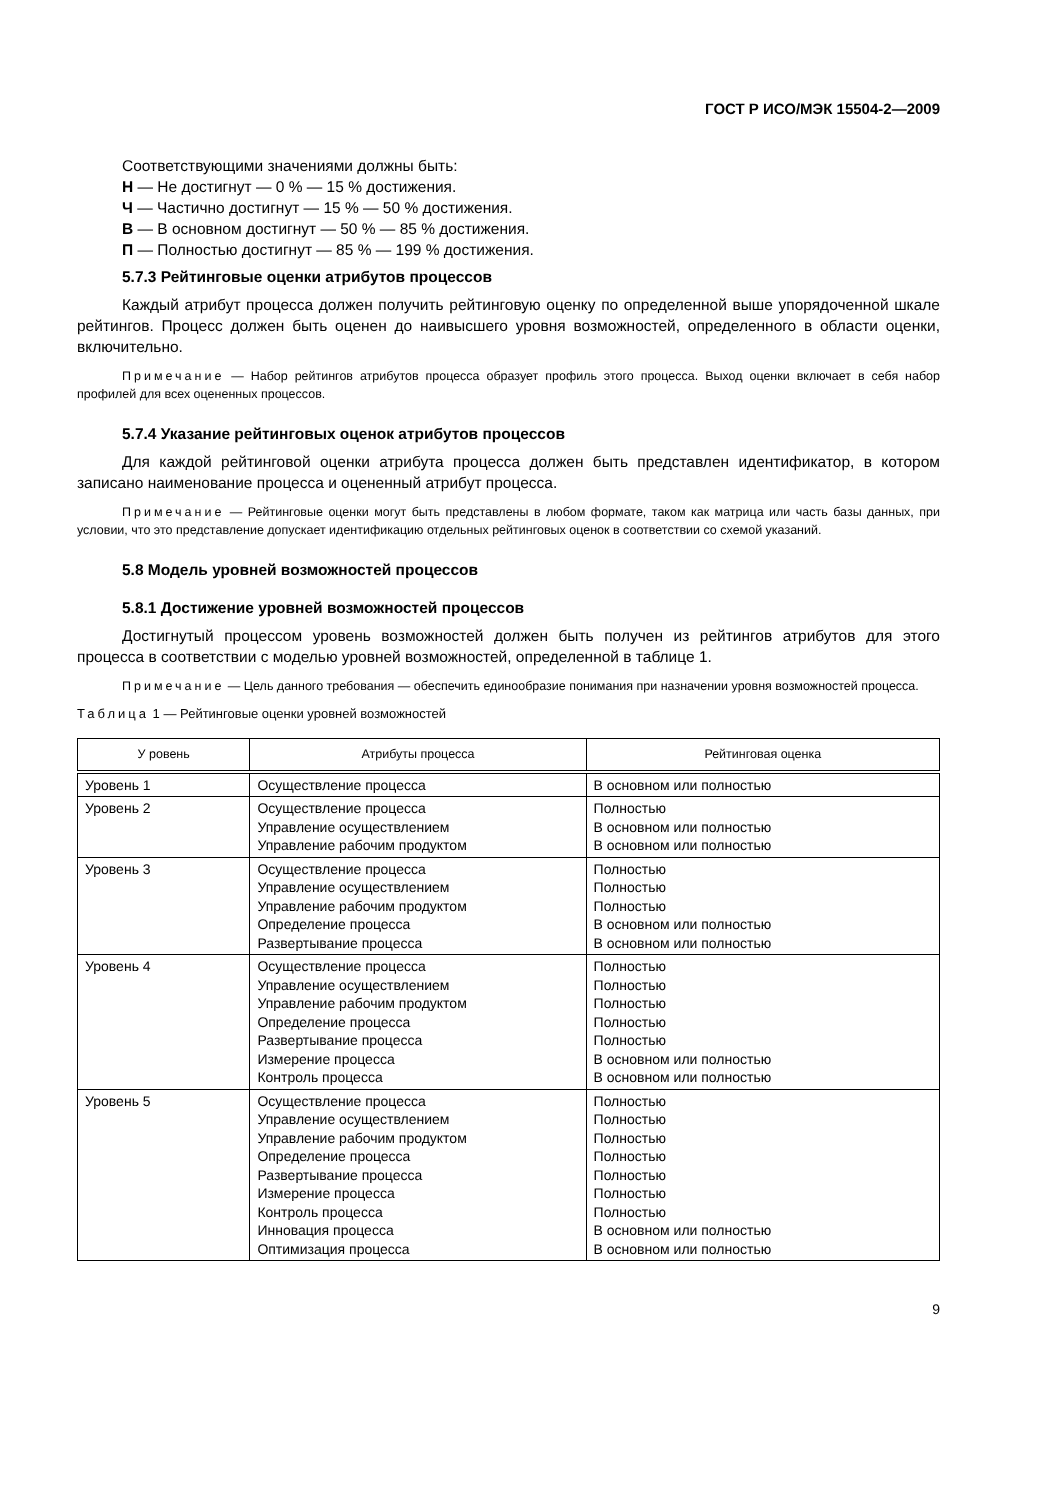ГОСТ Р ИСО/МЭК 15504-2—2009
Соответствующими значениями должны быть:
Н — Не достигнут — 0 % — 15 % достижения.
Ч — Частично достигнут — 15 % — 50 % достижения.
В — В основном достигнут — 50 % — 85 % достижения.
П — Полностью достигнут — 85 % — 199 % достижения.
5.7.3 Рейтинговые оценки атрибутов процессов
Каждый атрибут процесса должен получить рейтинговую оценку по определенной выше упорядоченной шкале рейтингов. Процесс должен быть оценен до наивысшего уровня возможностей, определенного в области оценки, включительно.
Примечание — Набор рейтингов атрибутов процесса образует профиль этого процесса. Выход оценки включает в себя набор профилей для всех оцененных процессов.
5.7.4 Указание рейтинговых оценок атрибутов процессов
Для каждой рейтинговой оценки атрибута процесса должен быть представлен идентификатор, в котором записано наименование процесса и оцененный атрибут процесса.
Примечание — Рейтинговые оценки могут быть представлены в любом формате, таком как матрица или часть базы данных, при условии, что это представление допускает идентификацию отдельных рейтинговых оценок в соответствии со схемой указаний.
5.8 Модель уровней возможностей процессов
5.8.1 Достижение уровней возможностей процессов
Достигнутый процессом уровень возможностей должен быть получен из рейтингов атрибутов для этого процесса в соответствии с моделью уровней возможностей, определенной в таблице 1.
Примечание — Цель данного требования — обеспечить единообразие понимания при назначении уровня возможностей процесса.
Таблица 1 — Рейтинговые оценки уровней возможностей
| У ровень | Атрибуты процесса | Рейтинговая оценка |
| --- | --- | --- |
| Уровень 1 | Осуществление процесса | В основном или полностью |
| Уровень 2 | Осуществление процесса Управление осуществлением Управление рабочим продуктом | Полностью В основном или полностью В основном или полностью |
| Уровень 3 | Осуществление процесса Управление осуществлением Управление рабочим продуктом Определение процесса Развертывание процесса | Полностью Полностью Полностью В основном или полностью В основном или полностью |
| Уровень 4 | Осуществление процесса Управление осуществлением Управление рабочим продуктом Определение процесса Развертывание процесса Измерение процесса Контроль процесса | Полностью Полностью Полностью Полностью Полностью В основном или полностью В основном или полностью |
| Уровень 5 | Осуществление процесса Управление осуществлением Управление рабочим продуктом Определение процесса Развертывание процесса Измерение процесса Контроль процесса Инновация процесса Оптимизация процесса | Полностью Полностью Полностью Полностью Полностью Полностью Полностью В основном или полностью В основном или полностью |
9